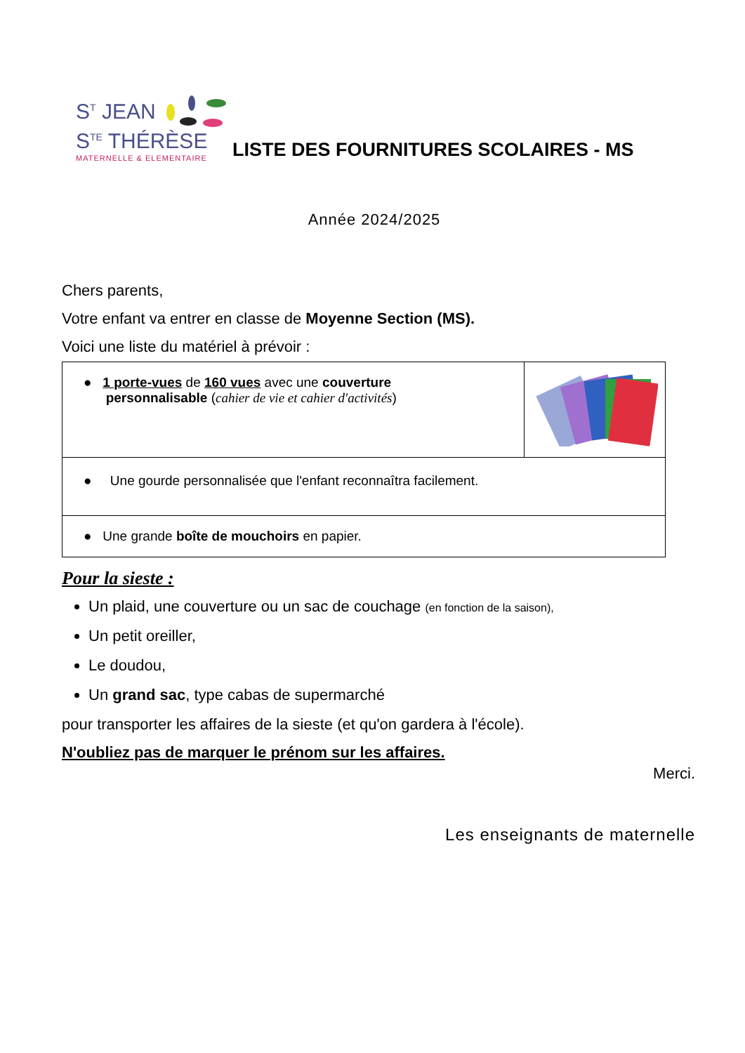S<sup>T</sup> JEAN
S<sup>TE</sup> THÉRÈSE
MATERNELLE & ELEMENTAIRE
LISTE DES FOURNITURES SCOLAIRES - MS
Année 2024/2025
Chers parents,
Votre enfant va entrer en classe de Moyenne Section (MS).
Voici une liste du matériel à prévoir :
| ● 1 porte-vues de 160 vues avec une couverture personnalisable ( cahier de vie et cahier d'activités ) | |
| ● Une gourde personnalisée que l'enfant reconnaîtra facilement. | |
| ● Une grande boîte de mouchoirs en papier. | |
Pour la sieste :
Un plaid, une couverture ou un sac de couchage (en fonction de la saison),
Un petit oreiller,
Le doudou,
Un grand sac, type cabas de supermarché
pour transporter les affaires de la sieste (et qu'on gardera à l'école).
N'oubliez pas de marquer le prénom sur les affaires.
Merci.
Les enseignants de maternelle